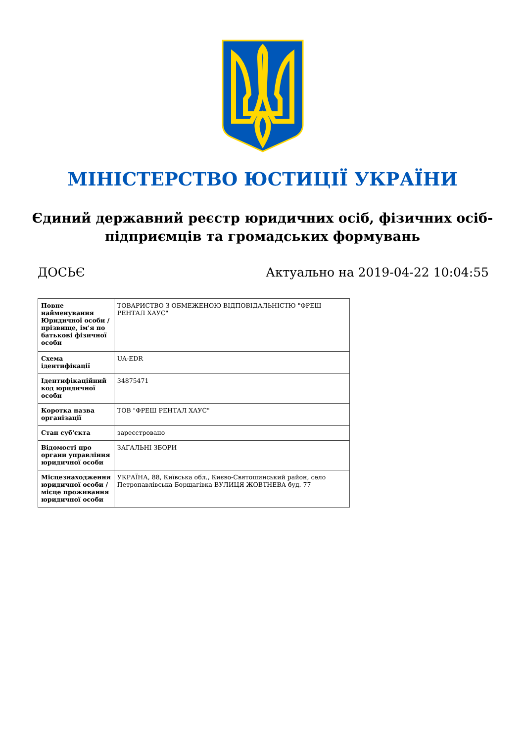МІНІСТЕРСТВО ЮСТИЦІЇ УКРАЇНИ
Єдиний державний реєстр юридичних осіб, фізичних осіб-підприємців та громадських формувань
ДОСЬЄ Актуально на 2019-04-22 10:04:55
| Повне найменування Юридичної особи / прізвище, ім'я по батькові фізичної особи | ТОВАРИСТВО З ОБМЕЖЕНОЮ ВІДПОВІДАЛЬНІСТЮ "ФРЕШ РЕНТАЛ ХАУС" |
| Схема ідентифікації | UA-EDR |
| Ідентифікаційний код юридичної особи | 34875471 |
| Коротка назва організації | ТОВ "ФРЕШ РЕНТАЛ ХАУС" |
| Стан суб'єкта | зареєстровано |
| Відомості про органи управління юридичної особи | ЗАГАЛЬНІ ЗБОРИ |
| Місцезнаходження юридичної особи / місце проживання юридичної особи | УКРАЇНА, 88, Київська обл., Києво-Святошинський район, село Петропавлівська Борщагівка ВУЛИЦЯ ЖОВТНЕВА буд. 77 |